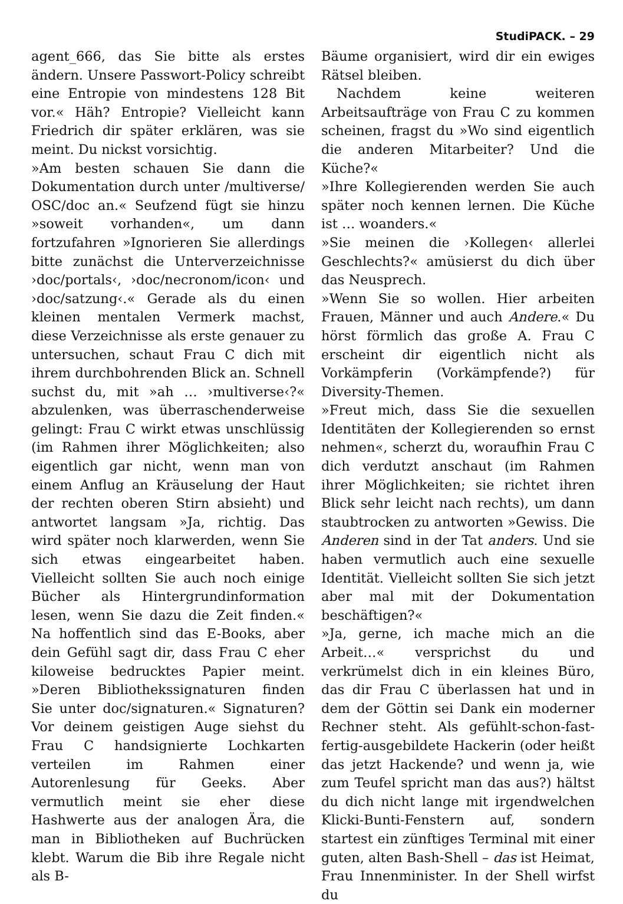StudiPACK. – 29
agent_666, das Sie bitte als erstes ändern. Unsere Passwort-Policy schreibt eine Entropie von mindestens 128 Bit vor.« Häh? Entropie? Vielleicht kann Friedrich dir später erklären, was sie meint. Du nickst vorsichtig.
»Am besten schauen Sie dann die Dokumentation durch unter /multiverse/ OSC/doc an.« Seufzend fügt sie hinzu »soweit vorhanden«, um dann fortzufahren »Ignorieren Sie allerdings bitte zunächst die Unterverzeichnisse ›doc/portals‹, ›doc/necronom/icon‹ und ›doc/satzung‹.« Gerade als du einen kleinen mentalen Vermerk machst, diese Verzeichnisse als erste genauer zu untersuchen, schaut Frau C dich mit ihrem durchbohrenden Blick an. Schnell suchst du, mit »ah … ›multiverse‹?« abzulenken, was überraschenderweise gelingt: Frau C wirkt etwas unschlüssig (im Rahmen ihrer Möglichkeiten; also eigentlich gar nicht, wenn man von einem Anflug an Kräuselung der Haut der rechten oberen Stirn absieht) und antwortet langsam »Ja, richtig. Das wird später noch klarwerden, wenn Sie sich etwas eingearbeitet haben. Vielleicht sollten Sie auch noch einige Bücher als Hintergrundinformation lesen, wenn Sie dazu die Zeit finden.« Na hoffentlich sind das E-Books, aber dein Gefühl sagt dir, dass Frau C eher kiloweise bedrucktes Papier meint. »Deren Bibliothekssignaturen finden Sie unter doc/signaturen.« Signaturen? Vor deinem geistigen Auge siehst du Frau C handsignierte Lochkarten verteilen im Rahmen einer Autorenlesung für Geeks. Aber vermutlich meint sie eher diese Hashwerte aus der analogen Ära, die man in Bibliotheken auf Buchrücken klebt. Warum die Bib ihre Regale nicht als B-
Bäume organisiert, wird dir ein ewiges Rätsel bleiben.
Nachdem keine weiteren Arbeitsaufträge von Frau C zu kommen scheinen, fragst du »Wo sind eigentlich die anderen Mitarbeiter? Und die Küche?«
»Ihre Kollegierenden werden Sie auch später noch kennen lernen. Die Küche ist … woanders.«
»Sie meinen die ›Kollegen‹ allerlei Geschlechts?« amüsierst du dich über das Neusprech.
»Wenn Sie so wollen. Hier arbeiten Frauen, Männer und auch Andere.« Du hörst förmlich das große A. Frau C erscheint dir eigentlich nicht als Vorkämpferin (Vorkämpfende?) für Diversity-Themen.
»Freut mich, dass Sie die sexuellen Identitäten der Kollegierenden so ernst nehmen«, scherzt du, woraufhin Frau C dich verdutzt anschaut (im Rahmen ihrer Möglichkeiten; sie richtet ihren Blick sehr leicht nach rechts), um dann staubtrocken zu antworten »Gewiss. Die Anderen sind in der Tat anders. Und sie haben vermutlich auch eine sexuelle Identität. Vielleicht sollten Sie sich jetzt aber mal mit der Dokumentation beschäftigen?«
»Ja, gerne, ich mache mich an die Arbeit…« versprichst du und verkrümelst dich in ein kleines Büro, das dir Frau C überlassen hat und in dem der Göttin sei Dank ein moderner Rechner steht. Als gefühlt-schon-fast-fertig-ausgebildete Hackerin (oder heißt das jetzt Hackende? und wenn ja, wie zum Teufel spricht man das aus?) hältst du dich nicht lange mit irgendwelchen Klicki-Bunti-Fenstern auf, sondern startest ein zünftiges Terminal mit einer guten, alten Bash-Shell – das ist Heimat, Frau Innenminister. In der Shell wirfst du